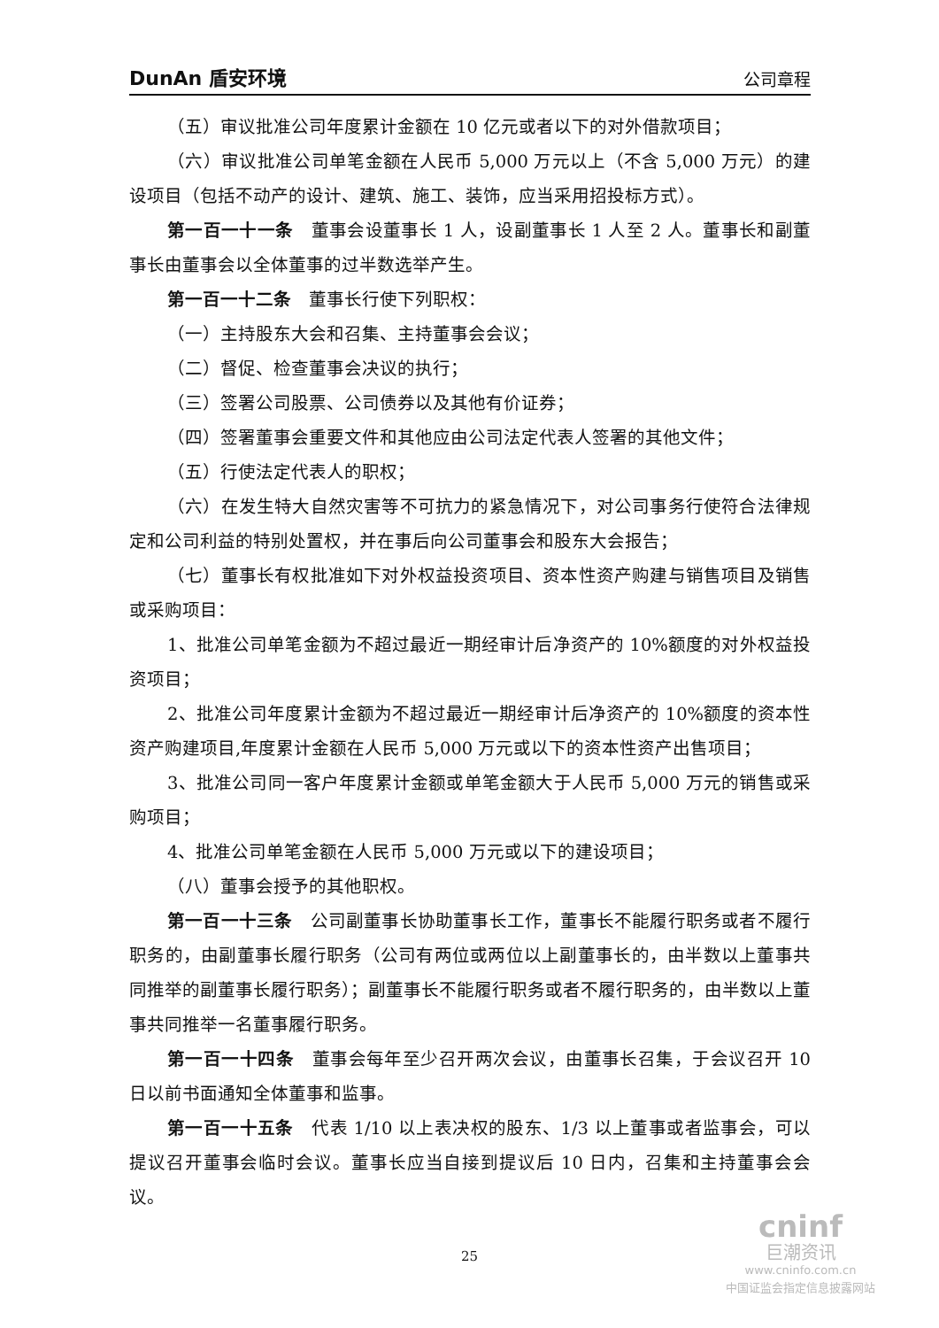DunAn 盾安环境 公司章程
（五）审议批准公司年度累计金额在 10 亿元或者以下的对外借款项目；
（六）审议批准公司单笔金额在人民币 5,000 万元以上（不含 5,000 万元）的建设项目（包括不动产的设计、建筑、施工、装饰，应当采用招投标方式）。
第一百一十一条　董事会设董事长 1 人，设副董事长 1 人至 2 人。董事长和副董事长由董事会以全体董事的过半数选举产生。
第一百一十二条　董事长行使下列职权：
（一）主持股东大会和召集、主持董事会会议；
（二）督促、检查董事会决议的执行；
（三）签署公司股票、公司债券以及其他有价证券；
（四）签署董事会重要文件和其他应由公司法定代表人签署的其他文件；
（五）行使法定代表人的职权；
（六）在发生特大自然灾害等不可抗力的紧急情况下，对公司事务行使符合法律规定和公司利益的特别处置权，并在事后向公司董事会和股东大会报告；
（七）董事长有权批准如下对外权益投资项目、资本性资产购建与销售项目及销售或采购项目：
1、批准公司单笔金额为不超过最近一期经审计后净资产的 10%额度的对外权益投资项目；
2、批准公司年度累计金额为不超过最近一期经审计后净资产的 10%额度的资本性资产购建项目,年度累计金额在人民币 5,000 万元或以下的资本性资产出售项目；
3、批准公司同一客户年度累计金额或单笔金额大于人民币 5,000 万元的销售或采购项目；
4、批准公司单笔金额在人民币 5,000 万元或以下的建设项目；
（八）董事会授予的其他职权。
第一百一十三条　公司副董事长协助董事长工作，董事长不能履行职务或者不履行职务的，由副董事长履行职务（公司有两位或两位以上副董事长的，由半数以上董事共同推举的副董事长履行职务）；副董事长不能履行职务或者不履行职务的，由半数以上董事共同推举一名董事履行职务。
第一百一十四条　董事会每年至少召开两次会议，由董事长召集，于会议召开 10 日以前书面通知全体董事和监事。
第一百一十五条　代表 1/10 以上表决权的股东、1/3 以上董事或者监事会，可以提议召开董事会临时会议。董事长应当自接到提议后 10 日内，召集和主持董事会会议。
25
cninf
巨潮资讯
www.cninfo.com.cn
中国证监会指定信息披露网站